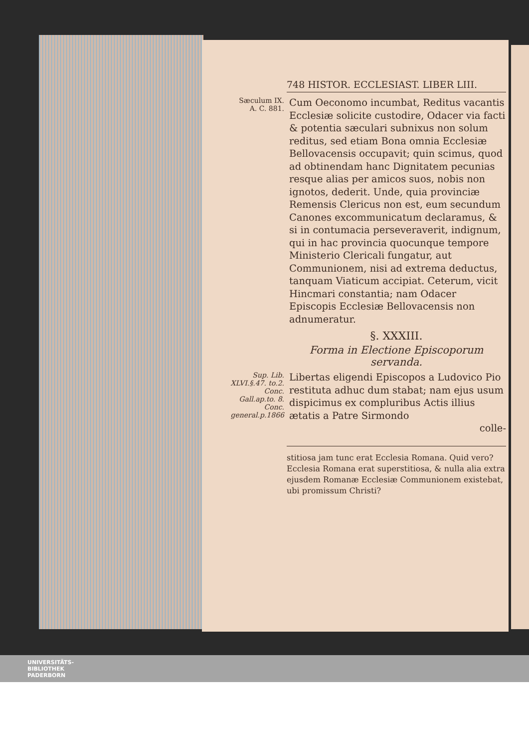748 HISTOR. ECCLESIAST. LIBER LIII.
Sæculum IX.
A. C. 881.
Cum Oeconomo incumbat, Reditus vacantis Ecclesiæ solicite custodire, Odacer via facti & potentia sæculari subnixus non solum reditus, sed etiam Bona omnia Ecclesiæ Bellovacensis occupavit; quin scimus, quod ad obtinendam hanc Dignitatem pecunias resque alias per amicos suos, nobis non ignotos, dederit. Unde, quia provinciæ Remensis Clericus non est, eum secundum Canones excommunicatum declaramus, & si in contumacia perseveraverit, indignum, qui in hac provincia quocunque tempore Ministerio Clericali fungatur, aut Communionem, nisi ad extrema deductus, tanquam Viaticum accipiat. Ceterum, vicit Hincmari constantia; nam Odacer Episcopis Ecclesiæ Bellovacensis non adnumeratur.
§. XXXIII.
Forma in Electione Episcoporum servanda.
Sup. Lib. XLVI.§.47. to.2. Conc. Gall.ap.to. 8. Conc. general.p.1866
Libertas eligendi Episcopos a Ludovico Pio restituta adhuc dum stabat; nam ejus usum dispicimus ex compluribus Actis illius ætatis a Patre Sirmondo
colle-
stitiosa jam tunc erat Ecclesia Romana. Quid vero? Ecclesia Romana erat superstitiosa, & nulla alia extra ejusdem Romanæ Ecclesiæ Communionem existebat, ubi promissum Christi?
UNIVERSITÄTS-
BIBLIOTHEK
PADERBORN